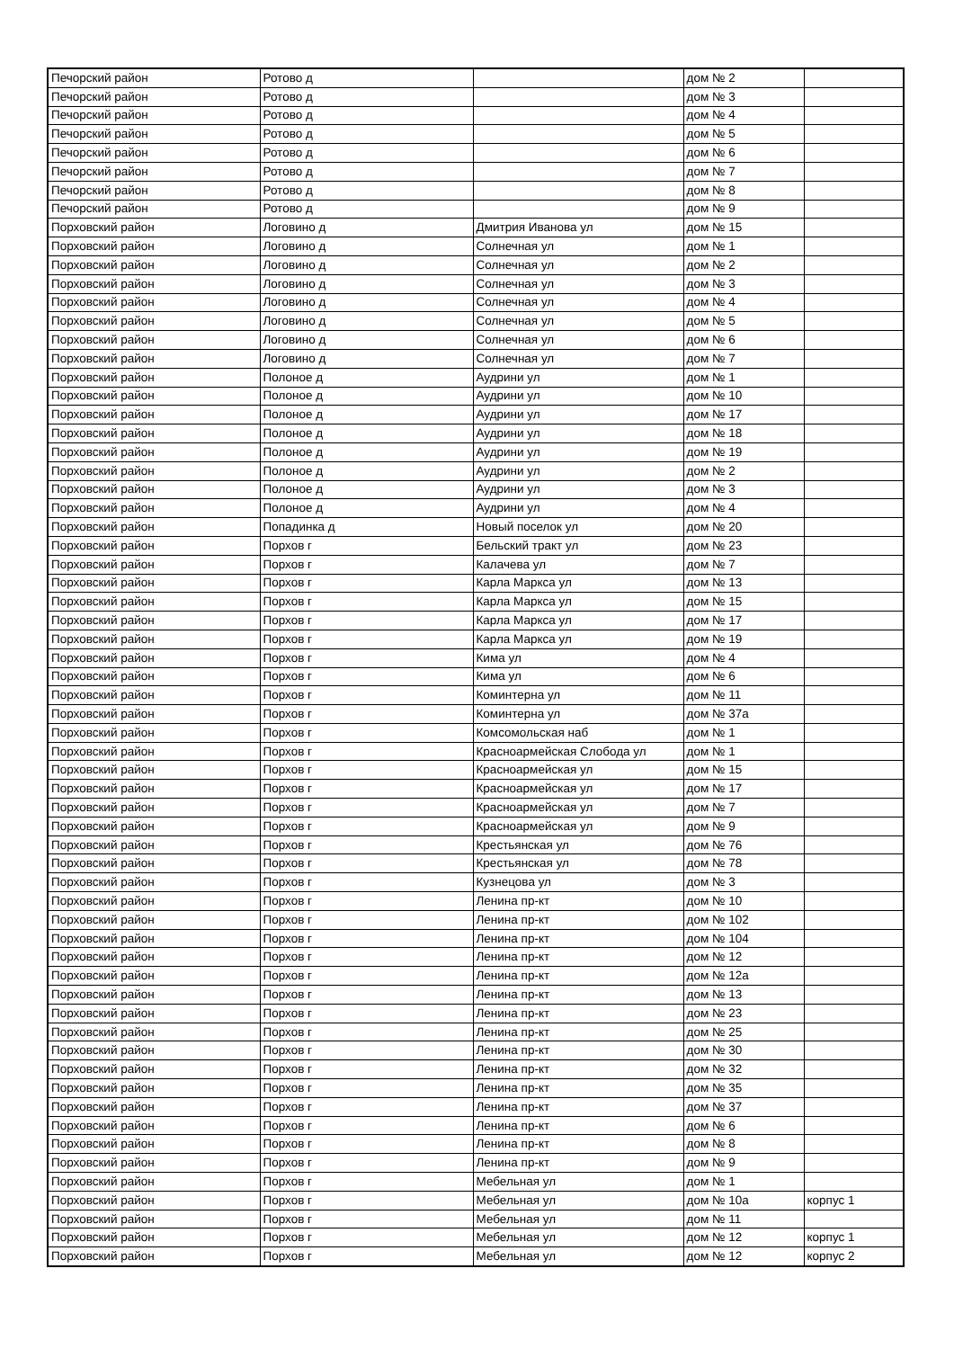| Печорский район | Ротово д | | дом № 2 | |
| Печорский район | Ротово д | | дом № 3 | |
| Печорский район | Ротово д | | дом № 4 | |
| Печорский район | Ротово д | | дом № 5 | |
| Печорский район | Ротово д | | дом № 6 | |
| Печорский район | Ротово д | | дом № 7 | |
| Печорский район | Ротово д | | дом № 8 | |
| Печорский район | Ротово д | | дом № 9 | |
| Порховский район | Логовино д | Дмитрия Иванова ул | дом № 15 | |
| Порховский район | Логовино д | Солнечная ул | дом № 1 | |
| Порховский район | Логовино д | Солнечная ул | дом № 2 | |
| Порховский район | Логовино д | Солнечная ул | дом № 3 | |
| Порховский район | Логовино д | Солнечная ул | дом № 4 | |
| Порховский район | Логовино д | Солнечная ул | дом № 5 | |
| Порховский район | Логовино д | Солнечная ул | дом № 6 | |
| Порховский район | Логовино д | Солнечная ул | дом № 7 | |
| Порховский район | Полоное д | Аудрини ул | дом № 1 | |
| Порховский район | Полоное д | Аудрини ул | дом № 10 | |
| Порховский район | Полоное д | Аудрини ул | дом № 17 | |
| Порховский район | Полоное д | Аудрини ул | дом № 18 | |
| Порховский район | Полоное д | Аудрини ул | дом № 19 | |
| Порховский район | Полоное д | Аудрини ул | дом № 2 | |
| Порховский район | Полоное д | Аудрини ул | дом № 3 | |
| Порховский район | Полоное д | Аудрини ул | дом № 4 | |
| Порховский район | Попадинка д | Новый поселок ул | дом № 20 | |
| Порховский район | Порхов г | Бельский тракт ул | дом № 23 | |
| Порховский район | Порхов г | Калачева ул | дом № 7 | |
| Порховский район | Порхов г | Карла Маркса ул | дом № 13 | |
| Порховский район | Порхов г | Карла Маркса ул | дом № 15 | |
| Порховский район | Порхов г | Карла Маркса ул | дом № 17 | |
| Порховский район | Порхов г | Карла Маркса ул | дом № 19 | |
| Порховский район | Порхов г | Кима ул | дом № 4 | |
| Порховский район | Порхов г | Кима ул | дом № 6 | |
| Порховский район | Порхов г | Коминтерна ул | дом № 11 | |
| Порховский район | Порхов г | Коминтерна ул | дом № 37а | |
| Порховский район | Порхов г | Комсомольская наб | дом № 1 | |
| Порховский район | Порхов г | Красноармейская Слобода ул | дом № 1 | |
| Порховский район | Порхов г | Красноармейская ул | дом № 15 | |
| Порховский район | Порхов г | Красноармейская ул | дом № 17 | |
| Порховский район | Порхов г | Красноармейская ул | дом № 7 | |
| Порховский район | Порхов г | Красноармейская ул | дом № 9 | |
| Порховский район | Порхов г | Крестьянская ул | дом № 76 | |
| Порховский район | Порхов г | Крестьянская ул | дом № 78 | |
| Порховский район | Порхов г | Кузнецова ул | дом № 3 | |
| Порховский район | Порхов г | Ленина пр-кт | дом № 10 | |
| Порховский район | Порхов г | Ленина пр-кт | дом № 102 | |
| Порховский район | Порхов г | Ленина пр-кт | дом № 104 | |
| Порховский район | Порхов г | Ленина пр-кт | дом № 12 | |
| Порховский район | Порхов г | Ленина пр-кт | дом № 12а | |
| Порховский район | Порхов г | Ленина пр-кт | дом № 13 | |
| Порховский район | Порхов г | Ленина пр-кт | дом № 23 | |
| Порховский район | Порхов г | Ленина пр-кт | дом № 25 | |
| Порховский район | Порхов г | Ленина пр-кт | дом № 30 | |
| Порховский район | Порхов г | Ленина пр-кт | дом № 32 | |
| Порховский район | Порхов г | Ленина пр-кт | дом № 35 | |
| Порховский район | Порхов г | Ленина пр-кт | дом № 37 | |
| Порховский район | Порхов г | Ленина пр-кт | дом № 6 | |
| Порховский район | Порхов г | Ленина пр-кт | дом № 8 | |
| Порховский район | Порхов г | Ленина пр-кт | дом № 9 | |
| Порховский район | Порхов г | Мебельная ул | дом № 1 | |
| Порховский район | Порхов г | Мебельная ул | дом № 10а | корпус 1 |
| Порховский район | Порхов г | Мебельная ул | дом № 11 | |
| Порховский район | Порхов г | Мебельная ул | дом № 12 | корпус 1 |
| Порховский район | Порхов г | Мебельная ул | дом № 12 | корпус 2 |